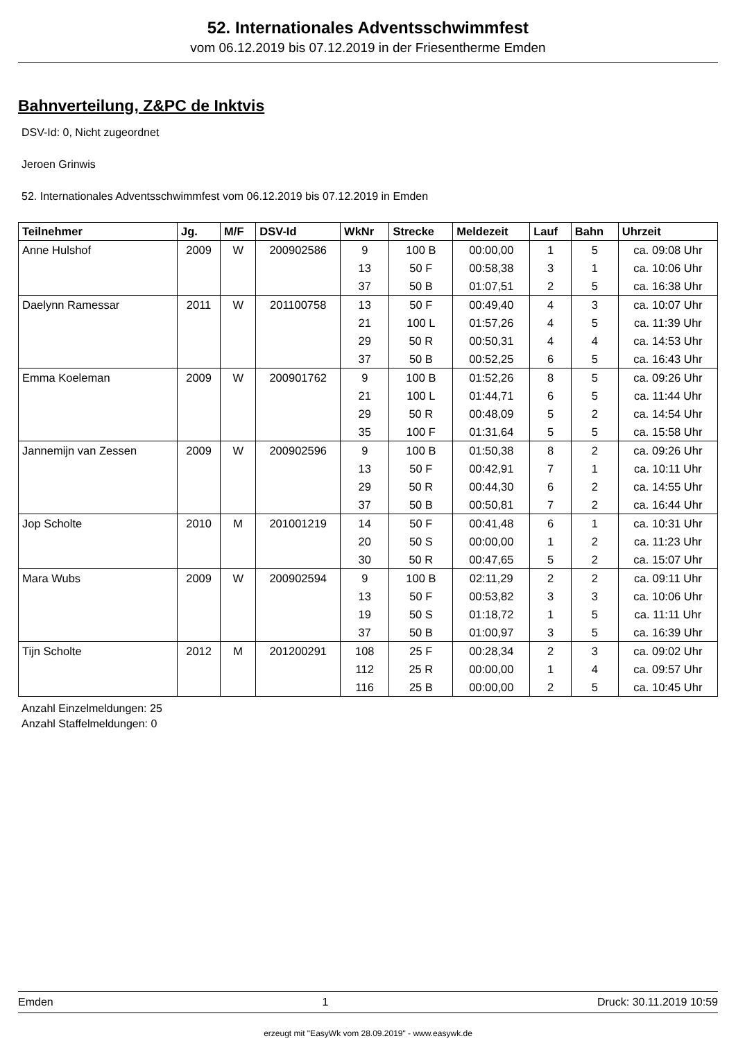52. Internationales Adventsschwimmfest
vom 06.12.2019 bis 07.12.2019 in der Friesentherme Emden
Bahnverteilung, Z&PC de Inktvis
DSV-Id: 0, Nicht zugeordnet
Jeroen Grinwis
52. Internationales Adventsschwimmfest vom 06.12.2019 bis 07.12.2019 in Emden
| Teilnehmer | Jg. | M/F | DSV-Id | WkNr | Strecke | Meldezeit | Lauf | Bahn | Uhrzeit |
| --- | --- | --- | --- | --- | --- | --- | --- | --- | --- |
| Anne Hulshof | 2009 | W | 200902586 | 9 | 100 B | 00:00,00 | 1 | 5 | ca. 09:08 Uhr |
| | | | | 13 | 50 F | 00:58,38 | 3 | 1 | ca. 10:06 Uhr |
| | | | | 37 | 50 B | 01:07,51 | 2 | 5 | ca. 16:38 Uhr |
| Daelynn Ramessar | 2011 | W | 201100758 | 13 | 50 F | 00:49,40 | 4 | 3 | ca. 10:07 Uhr |
| | | | | 21 | 100 L | 01:57,26 | 4 | 5 | ca. 11:39 Uhr |
| | | | | 29 | 50 R | 00:50,31 | 4 | 4 | ca. 14:53 Uhr |
| | | | | 37 | 50 B | 00:52,25 | 6 | 5 | ca. 16:43 Uhr |
| Emma Koeleman | 2009 | W | 200901762 | 9 | 100 B | 01:52,26 | 8 | 5 | ca. 09:26 Uhr |
| | | | | 21 | 100 L | 01:44,71 | 6 | 5 | ca. 11:44 Uhr |
| | | | | 29 | 50 R | 00:48,09 | 5 | 2 | ca. 14:54 Uhr |
| | | | | 35 | 100 F | 01:31,64 | 5 | 5 | ca. 15:58 Uhr |
| Jannemijn van Zessen | 2009 | W | 200902596 | 9 | 100 B | 01:50,38 | 8 | 2 | ca. 09:26 Uhr |
| | | | | 13 | 50 F | 00:42,91 | 7 | 1 | ca. 10:11 Uhr |
| | | | | 29 | 50 R | 00:44,30 | 6 | 2 | ca. 14:55 Uhr |
| | | | | 37 | 50 B | 00:50,81 | 7 | 2 | ca. 16:44 Uhr |
| Jop Scholte | 2010 | M | 201001219 | 14 | 50 F | 00:41,48 | 6 | 1 | ca. 10:31 Uhr |
| | | | | 20 | 50 S | 00:00,00 | 1 | 2 | ca. 11:23 Uhr |
| | | | | 30 | 50 R | 00:47,65 | 5 | 2 | ca. 15:07 Uhr |
| Mara Wubs | 2009 | W | 200902594 | 9 | 100 B | 02:11,29 | 2 | 2 | ca. 09:11 Uhr |
| | | | | 13 | 50 F | 00:53,82 | 3 | 3 | ca. 10:06 Uhr |
| | | | | 19 | 50 S | 01:18,72 | 1 | 5 | ca. 11:11 Uhr |
| | | | | 37 | 50 B | 01:00,97 | 3 | 5 | ca. 16:39 Uhr |
| Tijn Scholte | 2012 | M | 201200291 | 108 | 25 F | 00:28,34 | 2 | 3 | ca. 09:02 Uhr |
| | | | | 112 | 25 R | 00:00,00 | 1 | 4 | ca. 09:57 Uhr |
| | | | | 116 | 25 B | 00:00,00 | 2 | 5 | ca. 10:45 Uhr |
Anzahl Einzelmeldungen: 25
Anzahl Staffelmeldungen: 0
Emden 1 Druck: 30.11.2019 10:59
erzeugt mit "EasyWk vom 28.09.2019" - www.easywk.de